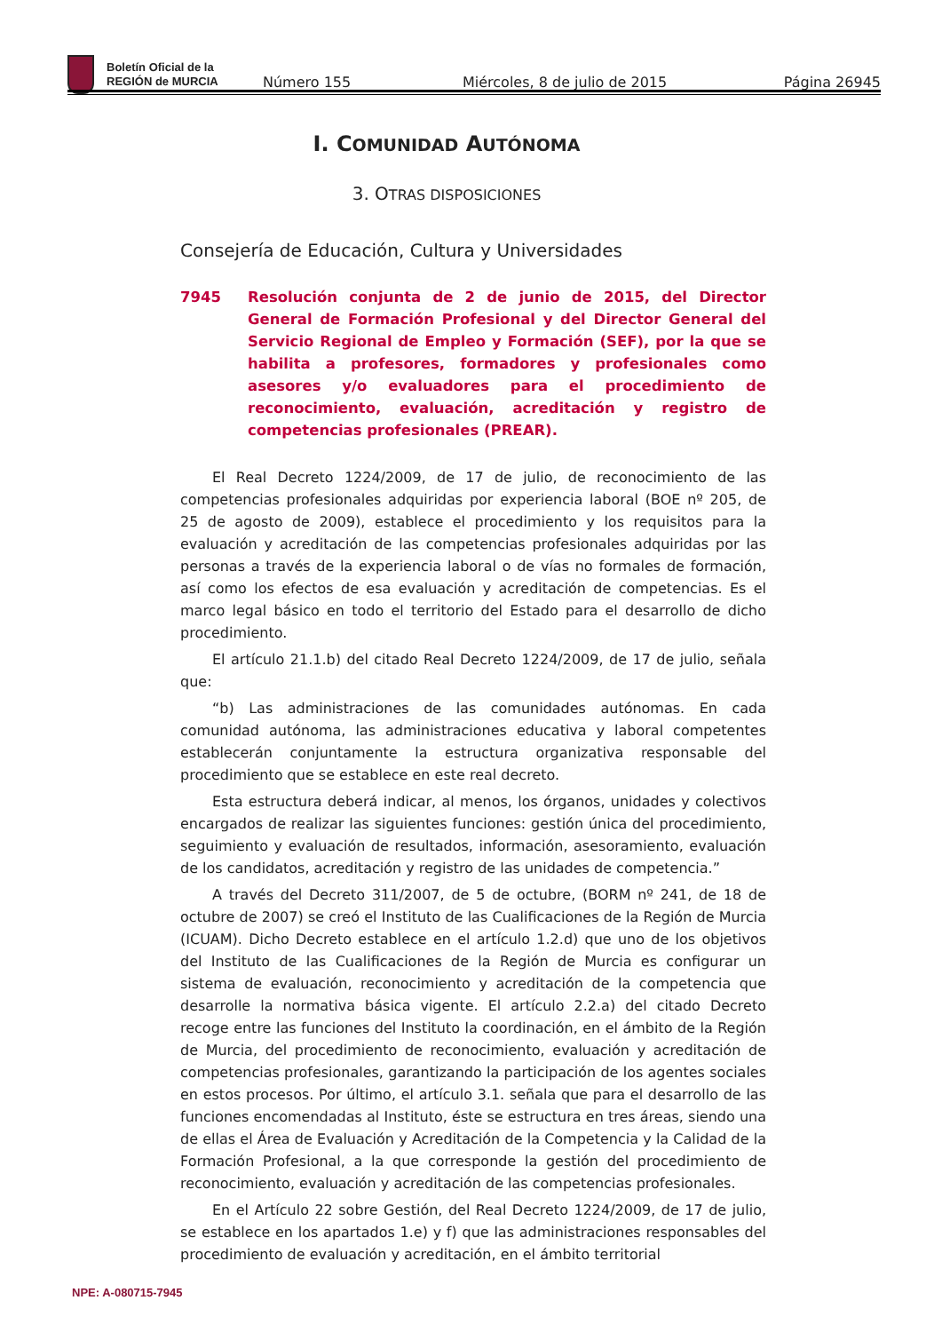Boletín Oficial de la
REGIÓN de MURCIA
Número 155
Miércoles, 8 de julio de 2015
Página 26945
I. COMUNIDAD AUTÓNOMA
3. OTRAS DISPOSICIONES
Consejería de Educación, Cultura y Universidades
7945 Resolución conjunta de 2 de junio de 2015, del Director General de Formación Profesional y del Director General del Servicio Regional de Empleo y Formación (SEF), por la que se habilita a profesores, formadores y profesionales como asesores y/o evaluadores para el procedimiento de reconocimiento, evaluación, acreditación y registro de competencias profesionales (PREAR).
El Real Decreto 1224/2009, de 17 de julio, de reconocimiento de las competencias profesionales adquiridas por experiencia laboral (BOE nº 205, de 25 de agosto de 2009), establece el procedimiento y los requisitos para la evaluación y acreditación de las competencias profesionales adquiridas por las personas a través de la experiencia laboral o de vías no formales de formación, así como los efectos de esa evaluación y acreditación de competencias. Es el marco legal básico en todo el territorio del Estado para el desarrollo de dicho procedimiento.
El artículo 21.1.b) del citado Real Decreto 1224/2009, de 17 de julio, señala que:
“b) Las administraciones de las comunidades autónomas. En cada comunidad autónoma, las administraciones educativa y laboral competentes establecerán conjuntamente la estructura organizativa responsable del procedimiento que se establece en este real decreto.
Esta estructura deberá indicar, al menos, los órganos, unidades y colectivos encargados de realizar las siguientes funciones: gestión única del procedimiento, seguimiento y evaluación de resultados, información, asesoramiento, evaluación de los candidatos, acreditación y registro de las unidades de competencia.”
A través del Decreto 311/2007, de 5 de octubre, (BORM nº 241, de 18 de octubre de 2007) se creó el Instituto de las Cualificaciones de la Región de Murcia (ICUAM). Dicho Decreto establece en el artículo 1.2.d) que uno de los objetivos del Instituto de las Cualificaciones de la Región de Murcia es configurar un sistema de evaluación, reconocimiento y acreditación de la competencia que desarrolle la normativa básica vigente. El artículo 2.2.a) del citado Decreto recoge entre las funciones del Instituto la coordinación, en el ámbito de la Región de Murcia, del procedimiento de reconocimiento, evaluación y acreditación de competencias profesionales, garantizando la participación de los agentes sociales en estos procesos. Por último, el artículo 3.1. señala que para el desarrollo de las funciones encomendadas al Instituto, éste se estructura en tres áreas, siendo una de ellas el Área de Evaluación y Acreditación de la Competencia y la Calidad de la Formación Profesional, a la que corresponde la gestión del procedimiento de reconocimiento, evaluación y acreditación de las competencias profesionales.
En el Artículo 22 sobre Gestión, del Real Decreto 1224/2009, de 17 de julio, se establece en los apartados 1.e) y f) que las administraciones responsables del procedimiento de evaluación y acreditación, en el ámbito territorial
NPE: A-080715-7945